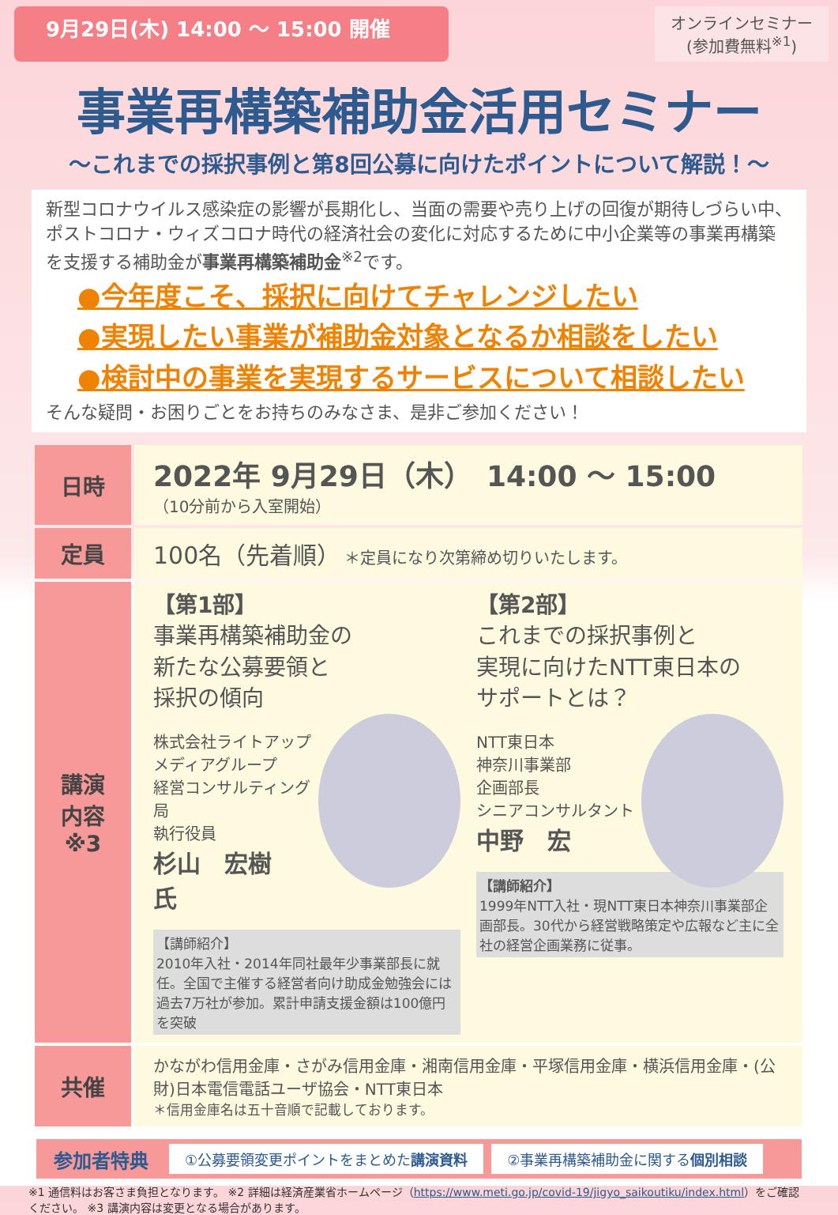9月29日(木) 14:00 ～ 15:00 開催
オンラインセミナー
(参加費無料<sup>※1</sup>)
事業再構築補助金活用セミナー
～これまでの採択事例と第8回公募に向けたポイントについて解説！～
新型コロナウイルス感染症の影響が長期化し、当面の需要や売り上げの回復が期待しづらい中、ポストコロナ・ウィズコロナ時代の経済社会の変化に対応するために中小企業等の事業再構築を支援する補助金が事業再構築補助金<sup>※2</sup>です。
●今年度こそ、採択に向けてチャレンジしたい
●実現したい事業が補助金対象となるか相談をしたい
●検討中の事業を実現するサービスについて相談したい
そんな疑問・お困りごとをお持ちのみなさま、是非ご参加ください！
| 日時 | 2022年 9月29日（木） 14:00 ～ 15:00 （10分前から入室開始） |
| 定員 | 100名（先着順） ＊定員になり次第締め切りいたします。 |
| 講演 内容 ※3 | 【第1部】 事業再構築補助金の 新たな公募要領と 採択の傾向 株式会社ライトアップ メディアグループ 経営コンサルティング局 執行役員 杉山 宏樹 氏 【講師紹介】 2010年入社・2014年同社最年少事業部長に就任。全国で主催する経営者向け助成金勉強会には過去7万社が参加。累計申請支援金額は100億円を突破 【第2部】 これまでの採択事例と 実現に向けたNTT東日本の サポートとは？ NTT東日本 神奈川事業部 企画部長 シニアコンサルタント 中野 宏 【講師紹介】 1999年NTT入社・現NTT東日本神奈川事業部企画部長。30代から経営戦略策定や広報など主に全社の経営企画業務に従事。 |
| 共催 | かながわ信用金庫・さがみ信用金庫・湘南信用金庫・平塚信用金庫・横浜信用金庫・(公財)日本電信電話ユーザ協会・NTT東日本 ＊信用金庫名は五十音順で記載しております。 |
参加者特典 ①公募要領変更ポイントをまとめた講演資料 ②事業再構築補助金に関する個別相談
※1 通信料はお客さま負担となります。 ※2 詳細は経済産業省ホームページ（https://www.meti.go.jp/covid-19/jigyo_saikoutiku/index.html）をご確認ください。 ※3 講演内容は変更となる場合があります。